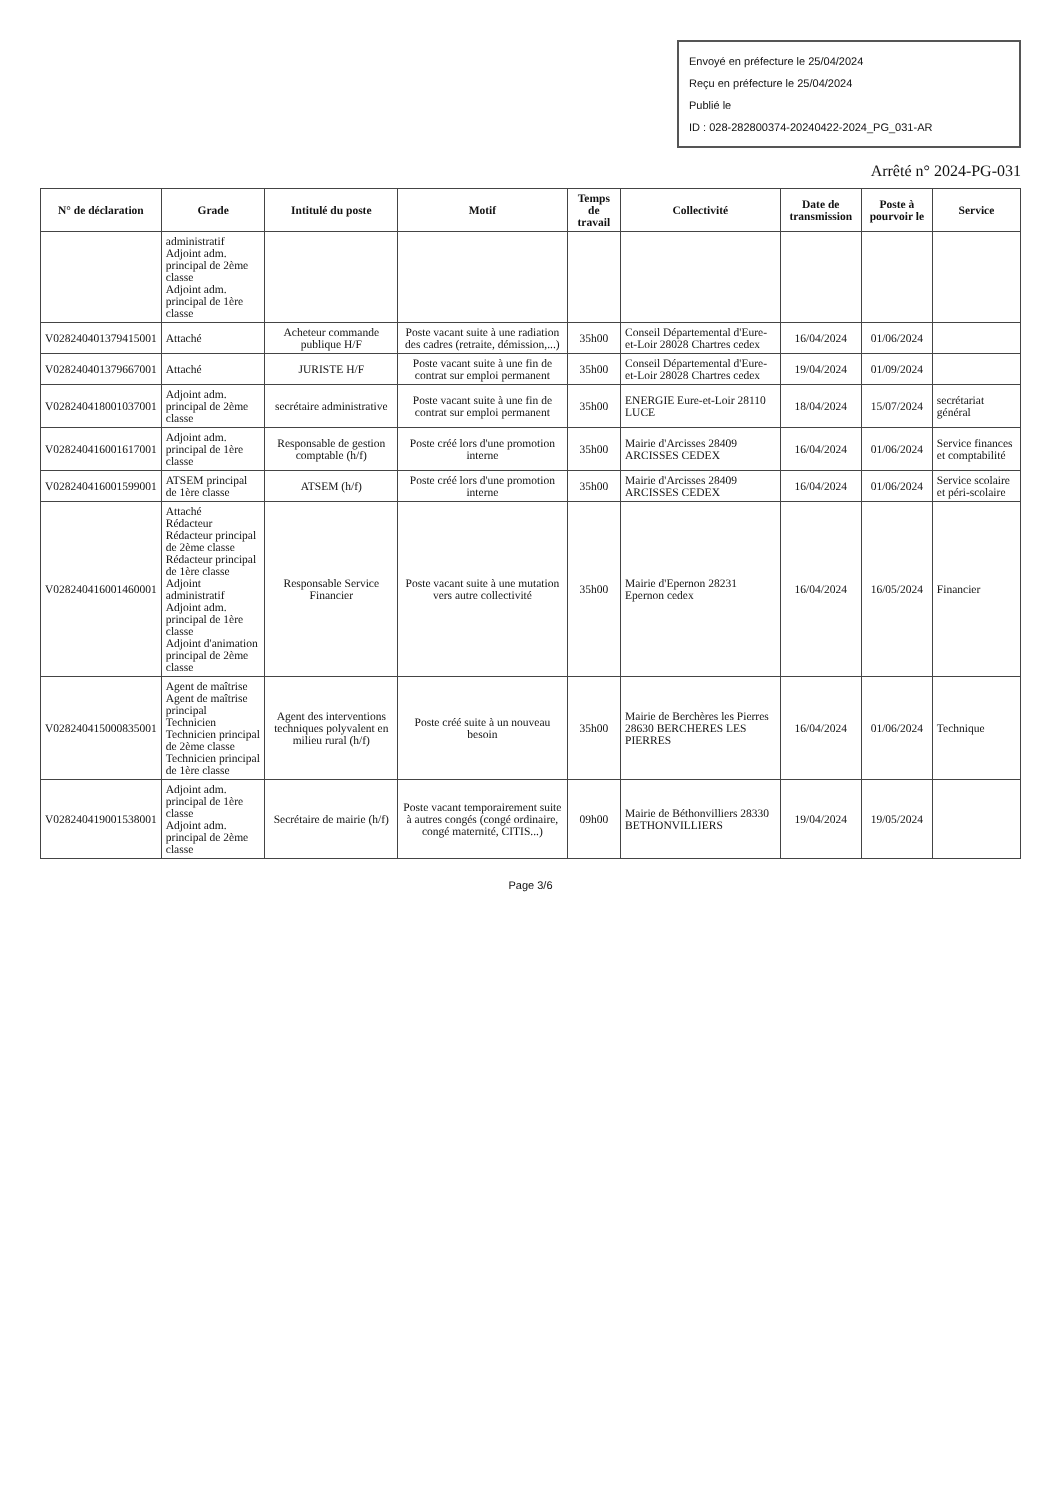Envoyé en préfecture le 25/04/2024
Reçu en préfecture le 25/04/2024
Publié le
ID : 028-282800374-20240422-2024_PG_031-AR
Arrêté n° 2024-PG-031
| N° de déclaration | Grade | Intitulé du poste | Motif | Temps de travail | Collectivité | Date de transmission | Poste à pourvoir le | Service |
| --- | --- | --- | --- | --- | --- | --- | --- | --- |
| | administratif Adjoint adm. principal de 2ème classe Adjoint adm. principal de 1ère classe | | | | | | | |
| V028240401379415001 | Attaché | Acheteur commande publique H/F | Poste vacant suite à une radiation des cadres (retraite, démission,...) | 35h00 | Conseil Départemental d'Eure-et-Loir 28028 Chartres cedex | 16/04/2024 | 01/06/2024 | |
| V028240401379667001 | Attaché | JURISTE H/F | Poste vacant suite à une fin de contrat sur emploi permanent | 35h00 | Conseil Départemental d'Eure-et-Loir 28028 Chartres cedex | 19/04/2024 | 01/09/2024 | |
| V028240418001037001 | Adjoint adm. principal de 2ème classe | secrétaire administrative | Poste vacant suite à une fin de contrat sur emploi permanent | 35h00 | ENERGIE Eure-et-Loir 28110 LUCE | 18/04/2024 | 15/07/2024 | secrétariat général |
| V028240416001617001 | Adjoint adm. principal de 1ère classe | Responsable de gestion comptable (h/f) | Poste créé lors d'une promotion interne | 35h00 | Mairie d'Arcisses 28409 ARCISSES CEDEX | 16/04/2024 | 01/06/2024 | Service finances et comptabilité |
| V028240416001599001 | ATSEM principal de 1ère classe | ATSEM (h/f) | Poste créé lors d'une promotion interne | 35h00 | Mairie d'Arcisses 28409 ARCISSES CEDEX | 16/04/2024 | 01/06/2024 | Service scolaire et péri-scolaire |
| V028240416001460001 | Attaché Rédacteur Rédacteur principal de 2ème classe Rédacteur principal de 1ère classe Adjoint administratif Adjoint adm. principal de 1ère classe Adjoint d'animation principal de 2ème classe | Responsable Service Financier | Poste vacant suite à une mutation vers autre collectivité | 35h00 | Mairie d'Epernon 28231 Epernon cedex | 16/04/2024 | 16/05/2024 | Financier |
| V028240415000835001 | Agent de maîtrise Agent de maîtrise principal Technicien Technicien principal de 2ème classe Technicien principal de 1ère classe | Agent des interventions techniques polyvalent en milieu rural (h/f) | Poste créé suite à un nouveau besoin | 35h00 | Mairie de Berchères les Pierres 28630 BERCHERES LES PIERRES | 16/04/2024 | 01/06/2024 | Technique |
| V028240419001538001 | Adjoint adm. principal de 1ère classe Adjoint adm. principal de 2ème classe | Secrétaire de mairie (h/f) | Poste vacant temporairement suite à autres congés (congé ordinaire, congé maternité, CITIS...) | 09h00 | Mairie de Béthonvilliers 28330 BETHONVILLIERS | 19/04/2024 | 19/05/2024 | |
Page 3/6